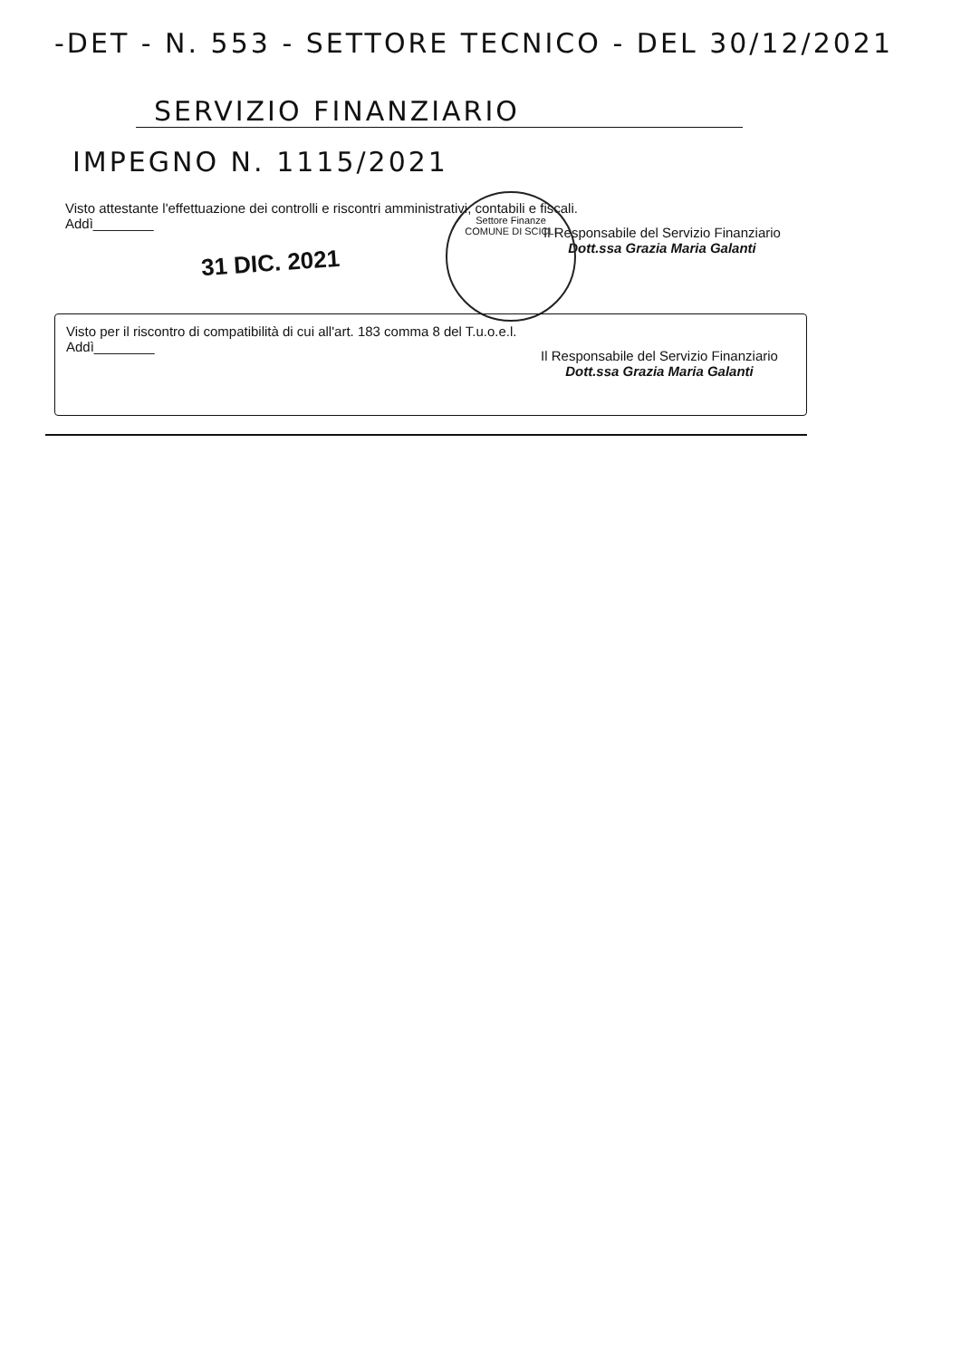-DET - N. 553 - SETTORE TECNICO - DEL 30/12/2021
SERVIZIO FINANZIARIO
IMPEGNO N. 1115/2021
Visto attestante l'effettuazione dei controlli e riscontri amministrativi, contabili e fiscali.
Addì________
31 DIC. 2021
Il Responsabile del Servizio Finanziario
Dott.ssa Grazia Maria Galanti
Settore Finanze
COMUNE DI SCICLI
Visto per il riscontro di compatibilità di cui all'art. 183 comma 8 del T.u.o.e.l.
Addì________
Il Responsabile del Servizio Finanziario
Dott.ssa Grazia Maria Galanti